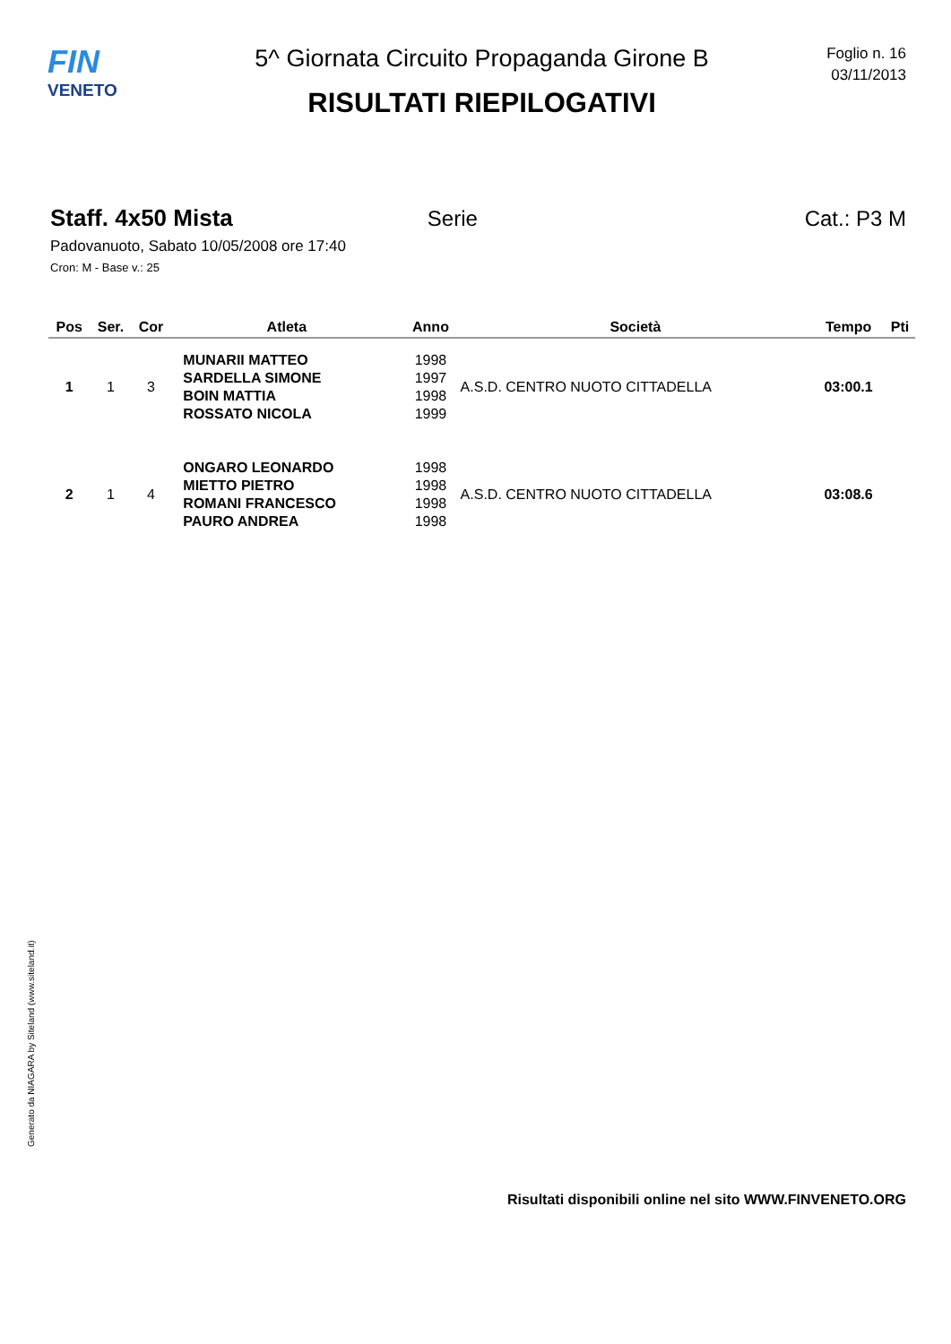FIN
VENETO
5^ Giornata Circuito Propaganda Girone B
RISULTATI RIEPILOGATIVI
Foglio n. 16
03/11/2013
Staff. 4x50 Mista Serie Cat.: P3 M
Padovanuoto, Sabato 10/05/2008 ore 17:40
Cron: M - Base v.: 25
| Pos | Ser. | Cor | Atleta | Anno | Società | Tempo | Pti |
| --- | --- | --- | --- | --- | --- | --- | --- |
| 1 | 1 | 3 | MUNARII MATTEO SARDELLA SIMONE BOIN MATTIA ROSSATO NICOLA | 1998 1997 1998 1999 | A.S.D. CENTRO NUOTO CITTADELLA | 03:00.1 | |
| 2 | 1 | 4 | ONGARO LEONARDO MIETTO PIETRO ROMANI FRANCESCO PAURO ANDREA | 1998 1998 1998 1998 | A.S.D. CENTRO NUOTO CITTADELLA | 03:08.6 | |
Generato da NIAGARA by Siteland (www.siteland.it)
Risultati disponibili online nel sito WWW.FINVENETO.ORG